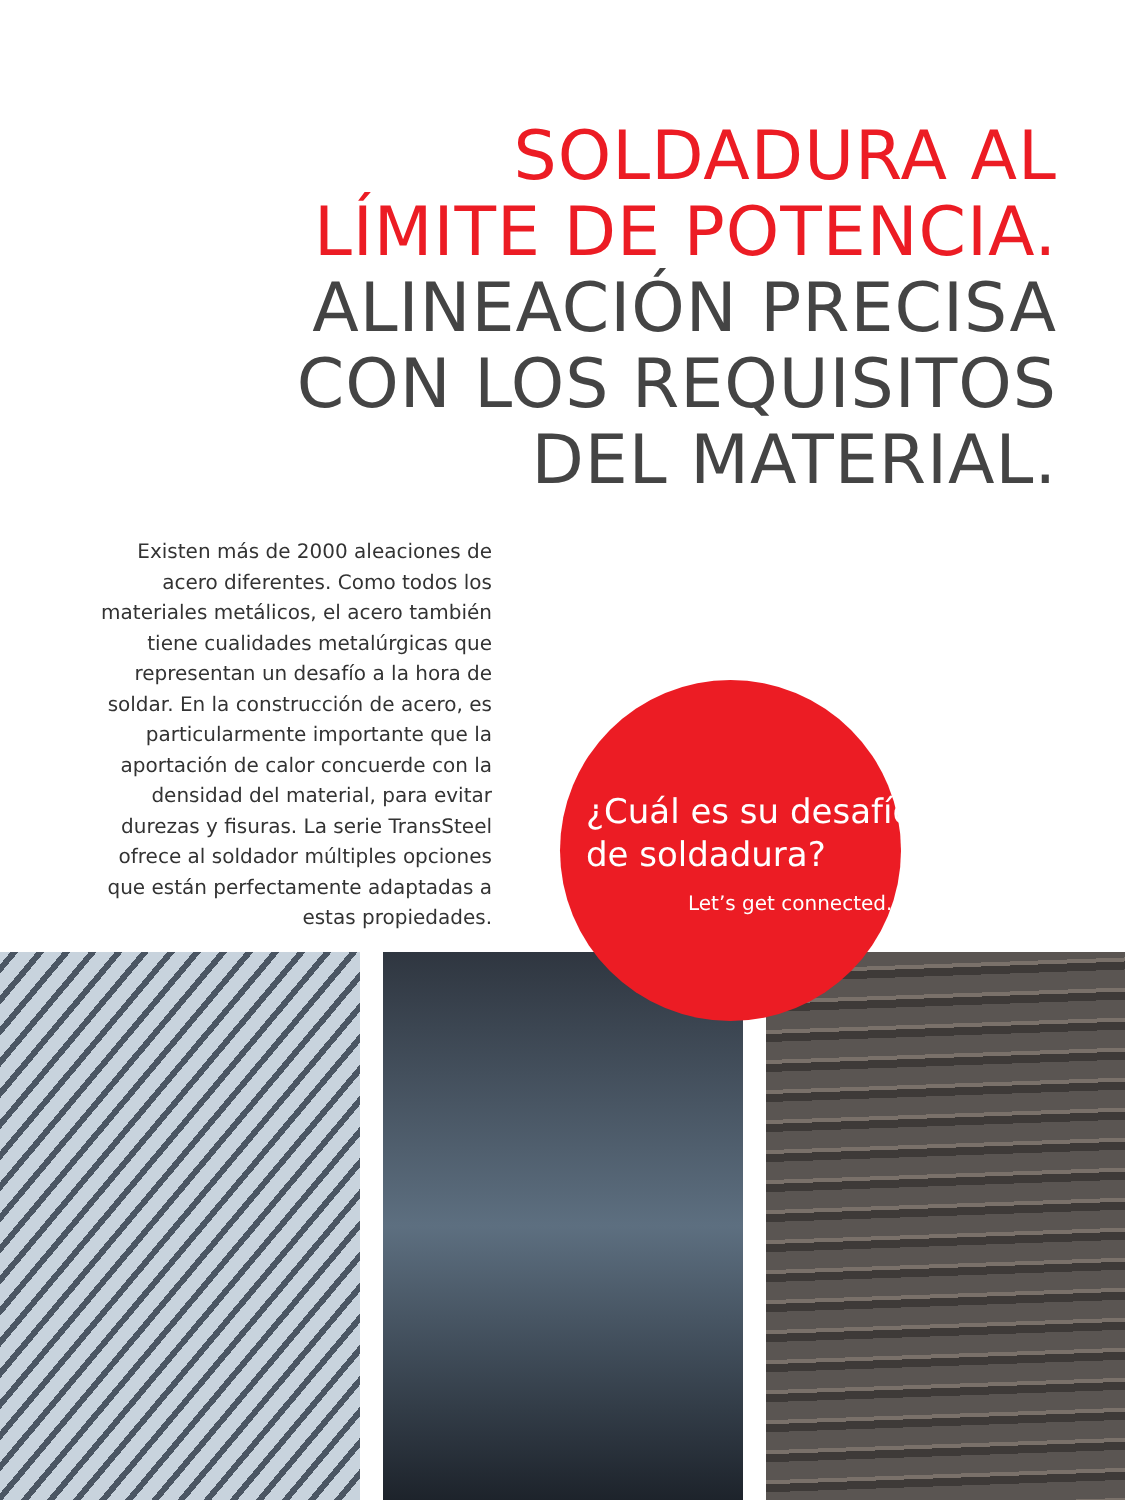SOLDADURA AL
LÍMITE DE POTENCIA.
ALINEACIÓN PRECISA
CON LOS REQUISITOS
DEL MATERIAL.
Existen más de 2000 aleaciones de acero diferentes. Como todos los materiales metálicos, el acero también tiene cualidades metalúrgicas que representan un desafío a la hora de soldar. En la construcción de acero, es particularmente importante que la aportación de calor concuerde con la densidad del material, para evitar durezas y fisuras. La serie TransSteel ofrece al soldador múltiples opciones que están perfectamente adaptadas a estas propiedades.
¿Cuál es su desafío
de soldadura?
Let’s get connected.